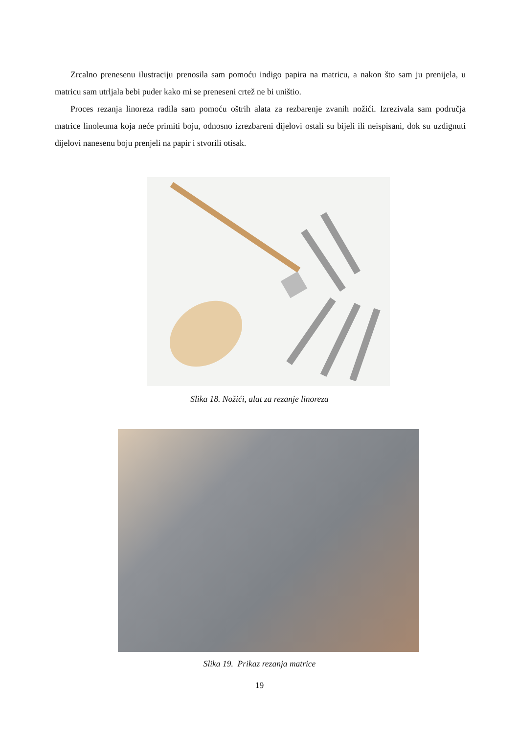Zrcalno prenesenu ilustraciju prenosila sam pomoću indigo papira na matricu, a nakon što sam ju prenijela, u matricu sam utrljala bebi puder kako mi se preneseni crtež ne bi uništio.
Proces rezanja linoreza radila sam pomoću oštrih alata za rezbarenje zvanih nožići. Izrezivala sam područja matrice linoleuma koja neće primiti boju, odnosno izrezbareni dijelovi ostali su bijeli ili neispisani, dok su uzdignuti dijelovi nanesenu boju prenjeli na papir i stvorili otisak.
Slika 18. Nožići, alat za rezanje linoreza
Slika 19. Prikaz rezanja matrice
19